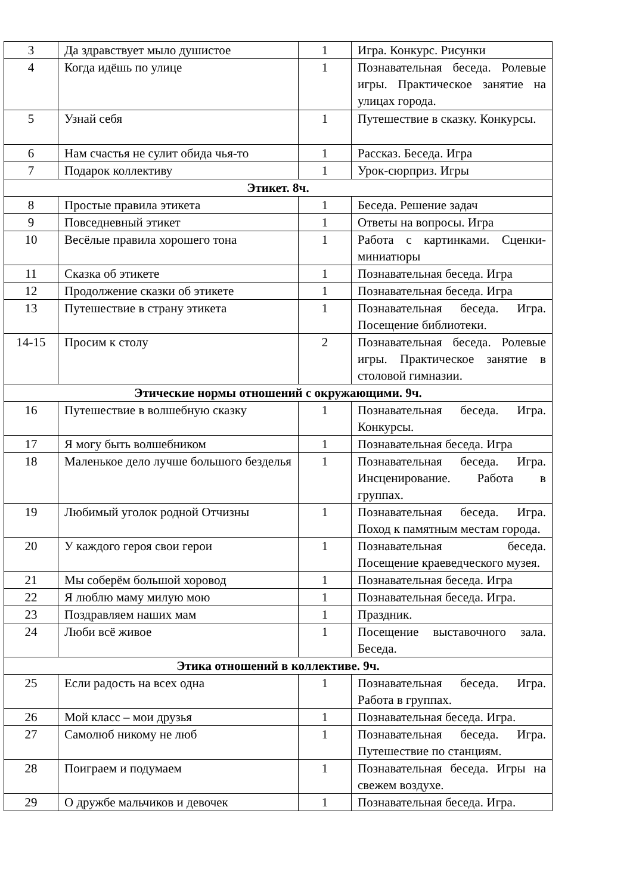| 3 | Да здравствует мыло душистое | 1 | Игра. Конкурс. Рисунки |
| 4 | Когда идёшь по улице | 1 | Познавательная беседа. Ролевые игры. Практическое занятие на улицах города. |
| 5 | Узнай себя | 1 | Путешествие в сказку. Конкурсы. |
| 6 | Нам счастья не сулит обида чья-то | 1 | Рассказ. Беседа. Игра |
| 7 | Подарок коллективу | 1 | Урок-сюрприз. Игры |
| Этикет. 8ч. | | | |
| 8 | Простые правила этикета | 1 | Беседа. Решение задач |
| 9 | Повседневный этикет | 1 | Ответы на вопросы. Игра |
| 10 | Весёлые правила хорошего тона | 1 | Работа с картинками. Сценки-миниатюры |
| 11 | Сказка об этикете | 1 | Познавательная беседа. Игра |
| 12 | Продолжение сказки об этикете | 1 | Познавательная беседа. Игра |
| 13 | Путешествие в страну этикета | 1 | Познавательная беседа. Игра. Посещение библиотеки. |
| 14-15 | Просим к столу | 2 | Познавательная беседа. Ролевые игры. Практическое занятие в столовой гимназии. |
| Этические нормы отношений с окружающими. 9ч. | | | |
| 16 | Путешествие в волшебную сказку | 1 | Познавательная беседа. Игра. Конкурсы. |
| 17 | Я могу быть волшебником | 1 | Познавательная беседа. Игра |
| 18 | Маленькое дело лучше большого безделья | 1 | Познавательная беседа. Игра. Инсценирование. Работа в группах. |
| 19 | Любимый уголок родной Отчизны | 1 | Познавательная беседа. Игра. Поход к памятным местам города. |
| 20 | У каждого героя свои герои | 1 | Познавательная беседа. Посещение краеведческого музея. |
| 21 | Мы соберём большой хоровод | 1 | Познавательная беседа. Игра |
| 22 | Я люблю маму милую мою | 1 | Познавательная беседа. Игра. |
| 23 | Поздравляем наших мам | 1 | Праздник. |
| 24 | Люби всё живое | 1 | Посещение выставочного зала. Беседа. |
| Этика отношений в коллективе. 9ч. | | | |
| 25 | Если радость на всех одна | 1 | Познавательная беседа. Игра. Работа в группах. |
| 26 | Мой класс – мои друзья | 1 | Познавательная беседа. Игра. |
| 27 | Самолюб никому не люб | 1 | Познавательная беседа. Игра. Путешествие по станциям. |
| 28 | Поиграем и подумаем | 1 | Познавательная беседа. Игры на свежем воздухе. |
| 29 | О дружбе мальчиков и девочек | 1 | Познавательная беседа. Игра. |